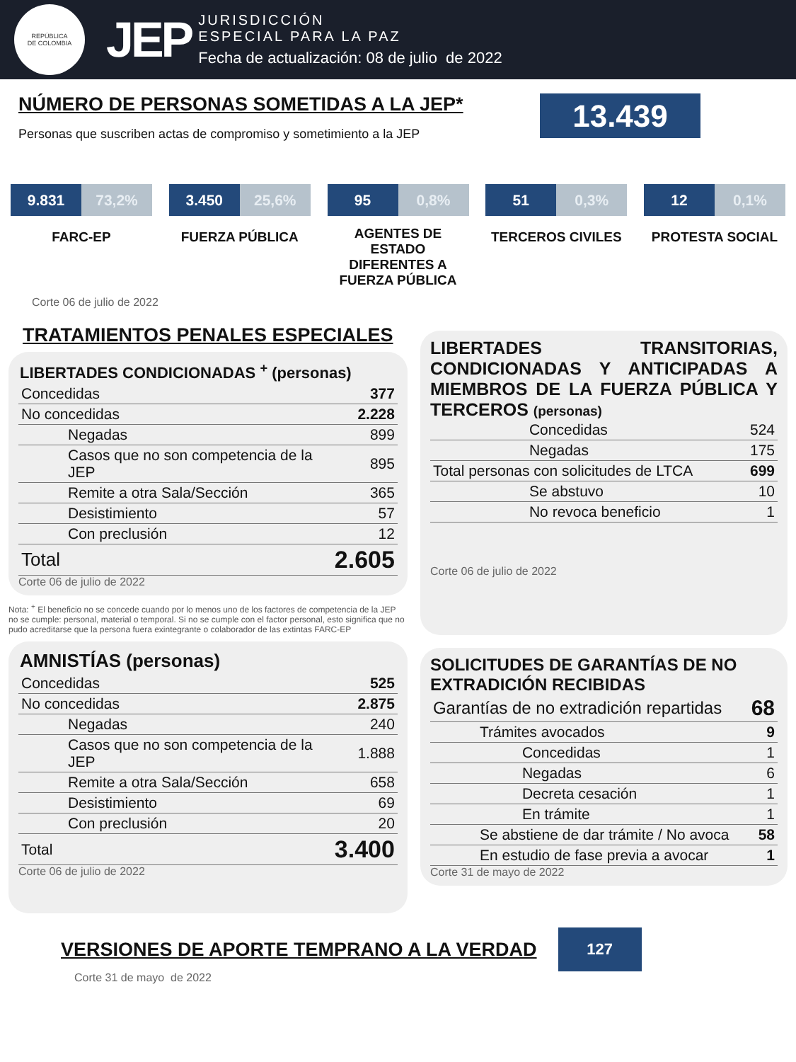REPÚBLICA
DE COLOMBIA
JEP
JURISDICCIÓN
ESPECIAL PARA LA PAZ
Fecha de actualización: 08 de julio de 2022
NÚMERO DE PERSONAS SOMETIDAS A LA JEP*
Personas que suscriben actas de compromiso y sometimiento a la JEP
13.439
9.831 73,2%
FARC-EP
3.450 25,6%
FUERZA PÚBLICA
95 0,8%
AGENTES DE ESTADO DIFERENTES A FUERZA PÚBLICA
51 0,3%
TERCEROS CIVILES
12 0,1%
PROTESTA SOCIAL
Corte 06 de julio de 2022
TRATAMIENTOS PENALES ESPECIALES
| LIBERTADES CONDICIONADAS <sup>+</sup> (personas) | |
| --- | --- |
| Concedidas | 377 |
| No concedidas | 2.228 |
| Negadas | 899 |
| Casos que no son competencia de la JEP | 895 |
| Remite a otra Sala/Sección | 365 |
| Desistimiento | 57 |
| Con preclusión | 12 |
| Total | 2.605 |
Corte 06 de julio de 2022
Nota: <sup>+</sup> El beneficio no se concede cuando por lo menos uno de los factores de competencia de la JEP no se cumple: personal, material o temporal. Si no se cumple con el factor personal, esto significa que no pudo acreditarse que la persona fuera exintegrante o colaborador de las extintas FARC-EP
| AMNISTÍAS (personas) | |
| --- | --- |
| Concedidas | 525 |
| No concedidas | 2.875 |
| Negadas | 240 |
| Casos que no son competencia de la JEP | 1.888 |
| Remite a otra Sala/Sección | 658 |
| Desistimiento | 69 |
| Con preclusión | 20 |
| Total | 3.400 |
Corte 06 de julio de 2022
LIBERTADES TRANSITORIAS, CONDICIONADAS Y ANTICIPADAS A MIEMBROS DE LA FUERZA PÚBLICA Y TERCEROS (personas)
| Concedidas | 524 |
| Negadas | 175 |
| Total personas con solicitudes de LTCA | 699 |
| Se abstuvo | 10 |
| No revoca beneficio | 1 |
Corte 06 de julio de 2022
SOLICITUDES DE GARANTÍAS DE NO EXTRADICIÓN RECIBIDAS
| Garantías de no extradición repartidas | 68 |
| Trámites avocados | 9 |
| Concedidas | 1 |
| Negadas | 6 |
| Decreta cesación | 1 |
| En trámite | 1 |
| Se abstiene de dar trámite / No avoca | 58 |
| En estudio de fase previa a avocar | 1 |
Corte 31 de mayo de 2022
VERSIONES DE APORTE TEMPRANO A LA VERDAD
127
Corte 31 de mayo de 2022